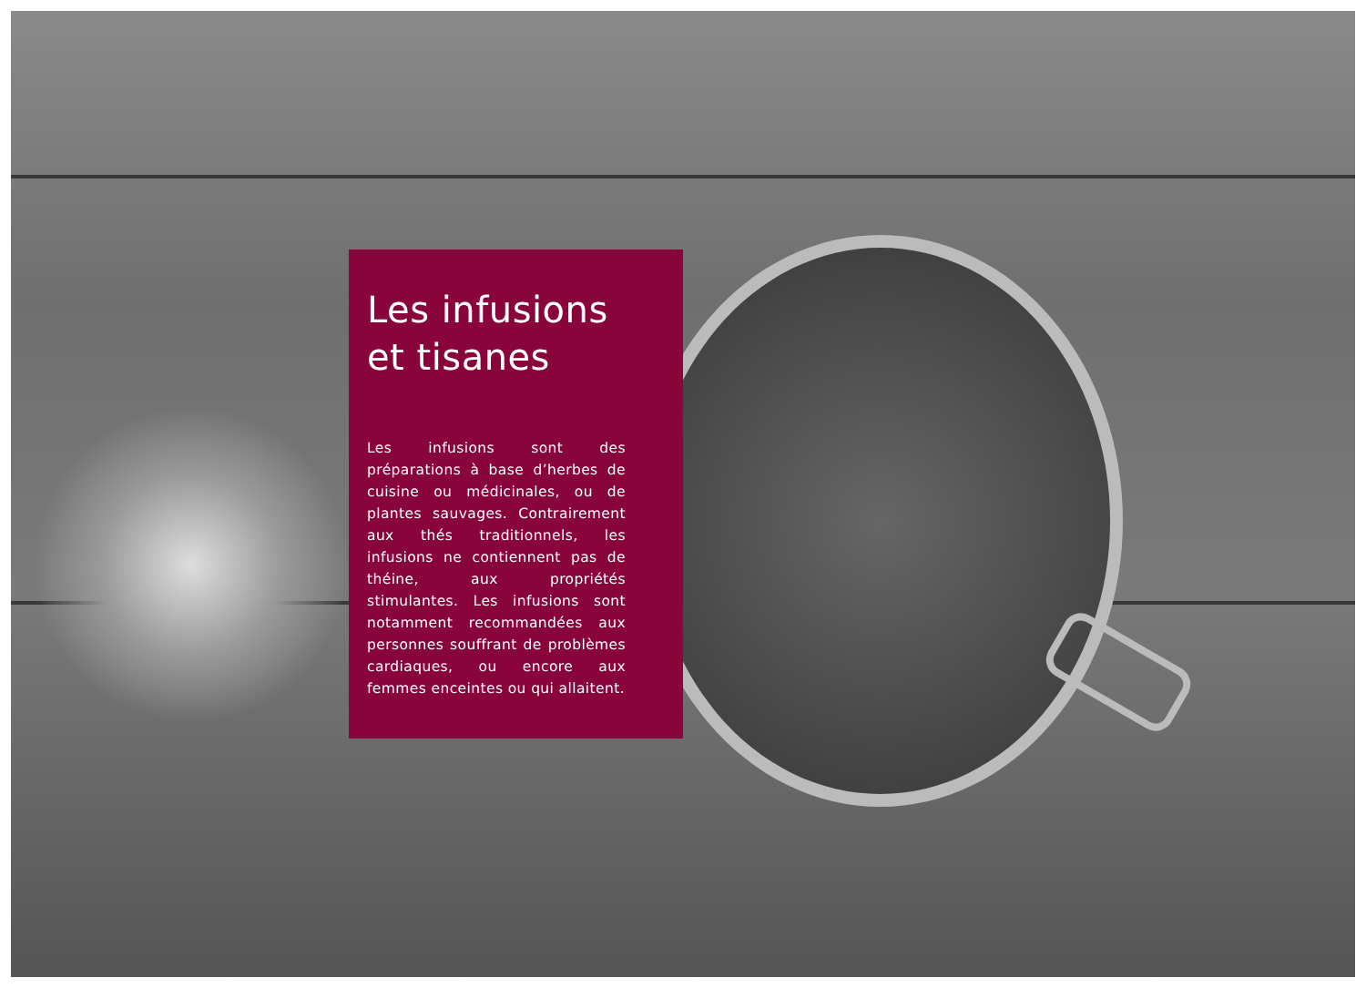Les infusions
et tisanes
Les infusions sont des préparations à base d’herbes de cuisine ou médicinales, ou de plantes sauvages. Contrairement aux thés traditionnels, les infusions ne contiennent pas de théine, aux propriétés stimulantes. Les infusions sont notamment recommandées aux personnes souffrant de problèmes cardiaques, ou encore aux femmes enceintes ou qui allaitent.